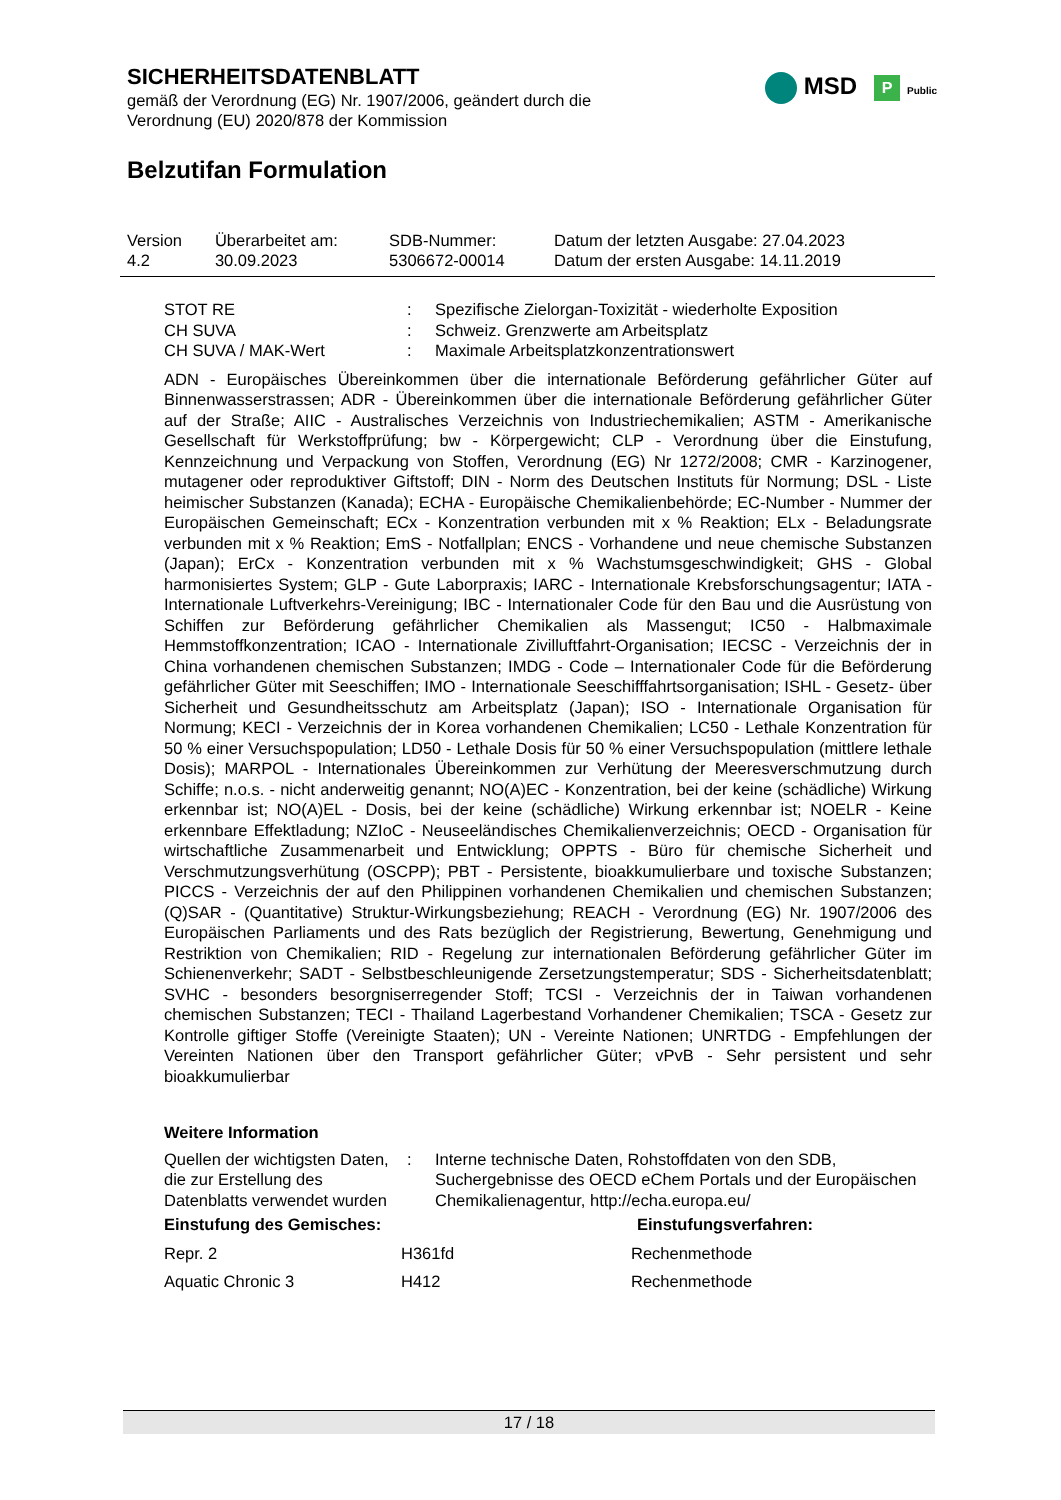SICHERHEITSDATENBLATT
gemäß der Verordnung (EG) Nr. 1907/2006, geändert durch die
Verordnung (EU) 2020/878 der Kommission
MSD P Public
Belzutifan Formulation
| Version 4.2 | Überarbeitet am: 30.09.2023 | SDB-Nummer: 5306672-00014 | Datum der letzten Ausgabe: 27.04.2023 Datum der ersten Ausgabe: 14.11.2019 |
STOT RE : Spezifische Zielorgan-Toxizität - wiederholte Exposition
CH SUVA : Schweiz. Grenzwerte am Arbeitsplatz
CH SUVA / MAK-Wert : Maximale Arbeitsplatzkonzentrationswert
ADN - Europäisches Übereinkommen über die internationale Beförderung gefährlicher Güter auf Binnenwasserstrassen; ADR - Übereinkommen über die internationale Beförderung gefährlicher Güter auf der Straße; AIIC - Australisches Verzeichnis von Industriechemikalien; ASTM - Amerikanische Gesellschaft für Werkstoffprüfung; bw - Körpergewicht; CLP - Verordnung über die Einstufung, Kennzeichnung und Verpackung von Stoffen, Verordnung (EG) Nr 1272/2008; CMR - Karzinogener, mutagener oder reproduktiver Giftstoff; DIN - Norm des Deutschen Instituts für Normung; DSL - Liste heimischer Substanzen (Kanada); ECHA - Europäische Chemikalienbehörde; EC-Number - Nummer der Europäischen Gemeinschaft; ECx - Konzentration verbunden mit x % Reaktion; ELx - Beladungsrate verbunden mit x % Reaktion; EmS - Notfallplan; ENCS - Vorhandene und neue chemische Substanzen (Japan); ErCx - Konzentration verbunden mit x % Wachstumsgeschwindigkeit; GHS - Global harmonisiertes System; GLP - Gute Laborpraxis; IARC - Internationale Krebsforschungsagentur; IATA - Internationale Luftverkehrs-Vereinigung; IBC - Internationaler Code für den Bau und die Ausrüstung von Schiffen zur Beförderung gefährlicher Chemikalien als Massengut; IC50 - Halbmaximale Hemmstoffkonzentration; ICAO - Internationale Zivilluftfahrt-Organisation; IECSC - Verzeichnis der in China vorhandenen chemischen Substanzen; IMDG - Code – Internationaler Code für die Beförderung gefährlicher Güter mit Seeschiffen; IMO - Internationale Seeschifffahrtsorganisation; ISHL - Gesetz- über Sicherheit und Gesundheitsschutz am Arbeitsplatz (Japan); ISO - Internationale Organisation für Normung; KECI - Verzeichnis der in Korea vorhandenen Chemikalien; LC50 - Lethale Konzentration für 50 % einer Versuchspopulation; LD50 - Lethale Dosis für 50 % einer Versuchspopulation (mittlere lethale Dosis); MARPOL - Internationales Übereinkommen zur Verhütung der Meeresverschmutzung durch Schiffe; n.o.s. - nicht anderweitig genannt; NO(A)EC - Konzentration, bei der keine (schädliche) Wirkung erkennbar ist; NO(A)EL - Dosis, bei der keine (schädliche) Wirkung erkennbar ist; NOELR - Keine erkennbare Effektladung; NZIoC - Neuseeländisches Chemikalienverzeichnis; OECD - Organisation für wirtschaftliche Zusammenarbeit und Entwicklung; OPPTS - Büro für chemische Sicherheit und Verschmutzungsverhütung (OSCPP); PBT - Persistente, bioakkumulierbare und toxische Substanzen; PICCS - Verzeichnis der auf den Philippinen vorhandenen Chemikalien und chemischen Substanzen; (Q)SAR - (Quantitative) Struktur-Wirkungsbeziehung; REACH - Verordnung (EG) Nr. 1907/2006 des Europäischen Parliaments und des Rats bezüglich der Registrierung, Bewertung, Genehmigung und Restriktion von Chemikalien; RID - Regelung zur internationalen Beförderung gefährlicher Güter im Schienenverkehr; SADT - Selbstbeschleunigende Zersetzungstemperatur; SDS - Sicherheitsdatenblatt; SVHC - besonders besorgniserregender Stoff; TCSI - Verzeichnis der in Taiwan vorhandenen chemischen Substanzen; TECI - Thailand Lagerbestand Vorhandener Chemikalien; TSCA - Gesetz zur Kontrolle giftiger Stoffe (Vereinigte Staaten); UN - Vereinte Nationen; UNRTDG - Empfehlungen der Vereinten Nationen über den Transport gefährlicher Güter; vPvB - Sehr persistent und sehr bioakkumulierbar
Weitere Information
Quellen der wichtigsten Daten, die zur Erstellung des Datenblatts verwendet wurden
: Interne technische Daten, Rohstoffdaten von den SDB, Suchergebnisse des OECD eChem Portals und der Europäischen Chemikalienagentur, http://echa.europa.eu/
| Einstufung des Gemisches: | | Einstufungsverfahren: |
| --- | --- | --- |
| Repr. 2 | H361fd | Rechenmethode |
| Aquatic Chronic 3 | H412 | Rechenmethode |
17 / 18